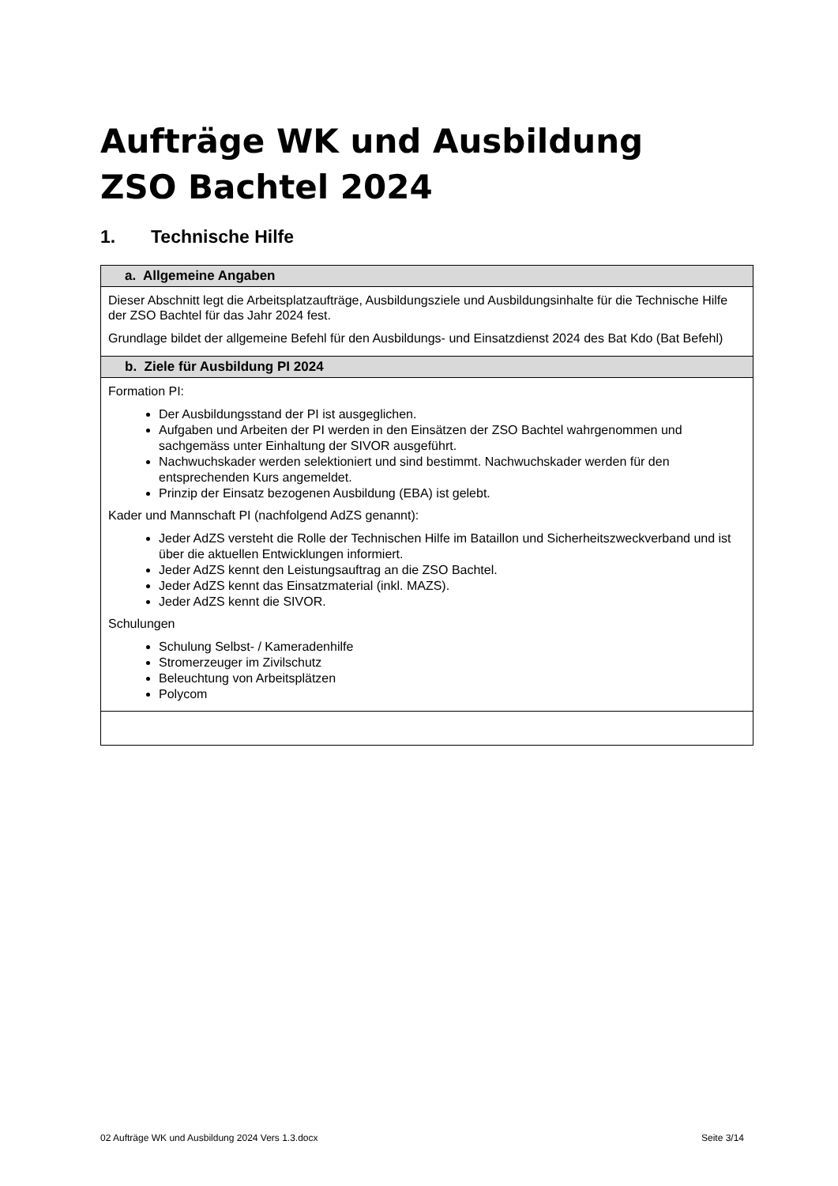Aufträge WK und Ausbildung
ZSO Bachtel 2024
1. Technische Hilfe
| a. Allgemeine Angaben |
| --- |
| Dieser Abschnitt legt die Arbeitsplatzaufträge, Ausbildungsziele und Ausbildungsinhalte für die Technische Hilfe der ZSO Bachtel für das Jahr 2024 fest. Grundlage bildet der allgemeine Befehl für den Ausbildungs- und Einsatzdienst 2024 des Bat Kdo (Bat Befehl) |
| b. Ziele für Ausbildung PI 2024 |
| Formation PI: Der Ausbildungsstand der PI ist ausgeglichen. Aufgaben und Arbeiten der PI werden in den Einsätzen der ZSO Bachtel wahrgenommen und sachgemäss unter Einhaltung der SIVOR ausgeführt. Nachwuchskader werden selektioniert und sind bestimmt. Nachwuchskader werden für den entsprechenden Kurs angemeldet. Prinzip der Einsatz bezogenen Ausbildung (EBA) ist gelebt. Kader und Mannschaft PI (nachfolgend AdZS genannt): Jeder AdZS versteht die Rolle der Technischen Hilfe im Bataillon und Sicherheitszweckverband und ist über die aktuellen Entwicklungen informiert. Jeder AdZS kennt den Leistungsauftrag an die ZSO Bachtel. Jeder AdZS kennt das Einsatzmaterial (inkl. MAZS). Jeder AdZS kennt die SIVOR. Schulungen Schulung Selbst- / Kameradenhilfe Stromerzeuger im Zivilschutz Beleuchtung von Arbeitsplätzen Polycom |
02 Aufträge WK und Ausbildung 2024 Vers 1.3.docx Seite 3/14